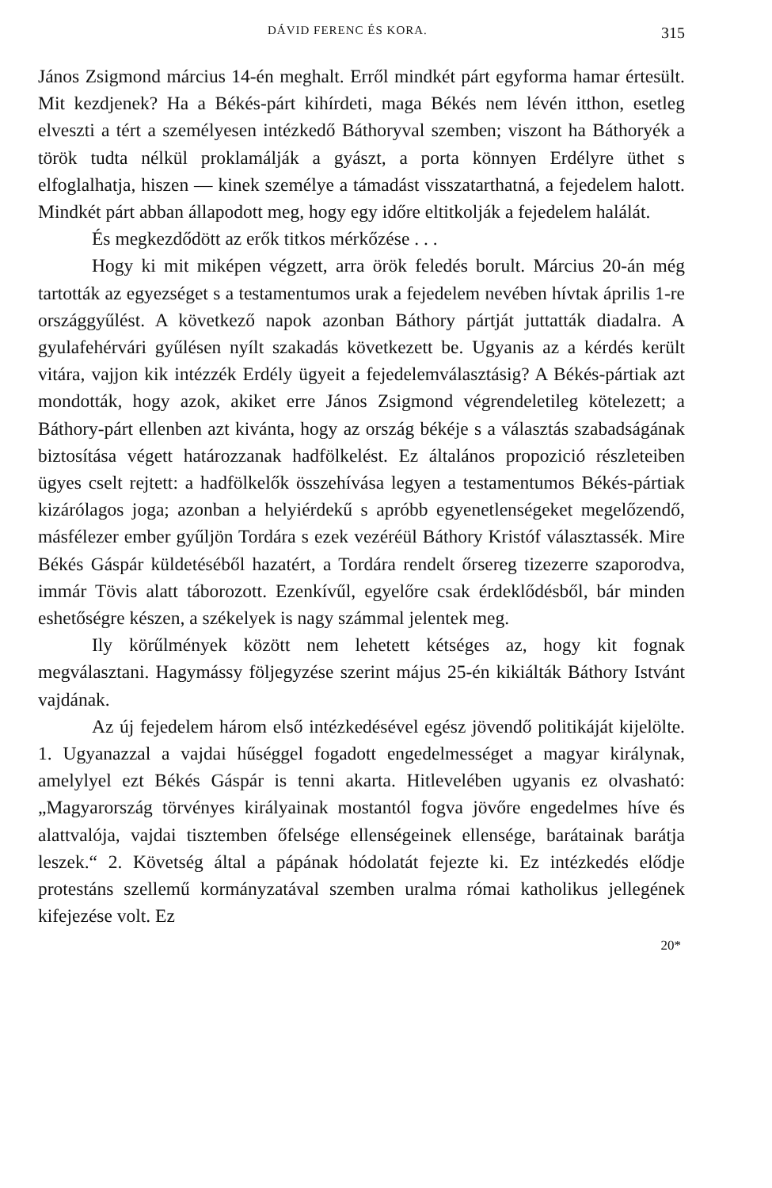DÁVID FERENC ÉS KORA. 315
János Zsigmond március 14-én meghalt. Erről mindkét párt egyforma hamar értesült. Mit kezdjenek? Ha a Békés-párt kihírdeti, maga Békés nem lévén itthon, esetleg elveszti a tért a személyesen intézkedő Báthoryval szemben; viszont ha Báthoryék a török tudta nélkül proklamálják a gyászt, a porta könnyen Erdélyre üthet s elfoglalhatja, hiszen — kinek személye a támadást visszatarthatná, a fejedelem halott. Mindkét párt abban állapodott meg, hogy egy időre eltitkolják a fejedelem halálát.
És megkezdődött az erők titkos mérkőzése . . .
Hogy ki mit miképen végzett, arra örök feledés borult. Március 20-án még tartották az egyezséget s a testamentumos urak a fejedelem nevében hívtak április 1-re országgyűlést. A következő napok azonban Báthory pártját juttatták diadalra. A gyulafehérvári gyűlésen nyílt szakadás következett be. Ugyanis az a kérdés került vitára, vajjon kik intézzék Erdély ügyeit a fejedelemválasztásig? A Békés-pártiak azt mondották, hogy azok, akiket erre János Zsigmond végrendeletileg kötelezett; a Báthory-párt ellenben azt kivánta, hogy az ország békéje s a választás szabadságának biztosítása végett határozzanak hadfölkelést. Ez általános propozició részleteiben ügyes cselt rejtett: a hadfölkelők összehívása legyen a testamentumos Békés-pártiak kizárólagos joga; azonban a helyiérdekű s apróbb egyenetlenségeket megelőzendő, másfélezer ember gyűljön Tordára s ezek vezéréül Báthory Kristóf választassék. Mire Békés Gáspár küldetéséből hazatért, a Tordára rendelt őrsereg tizezerre szaporodva, immár Tövis alatt táborozott. Ezenkívűl, egyelőre csak érdeklődésből, bár minden eshetőségre készen, a székelyek is nagy számmal jelentek meg.
Ily körűlmények között nem lehetett kétséges az, hogy kit fognak megválasztani. Hagymássy följegyzése szerint május 25-én kikiálták Báthory Istvánt vajdának.
Az új fejedelem három első intézkedésével egész jövendő politikáját kijelölte. 1. Ugyanazzal a vajdai hűséggel fogadott engedelmességet a magyar királynak, amelylyel ezt Békés Gáspár is tenni akarta. Hitlevelében ugyanis ez olvasható: „Magyarország törvényes királyainak mostantól fogva jövőre engedelmes híve és alattvalója, vajdai tisztemben őfelsége ellenségeinek ellensége, barátainak barátja leszek.“ 2. Követség által a pápának hódolatát fejezte ki. Ez intézkedés elődje protestáns szellemű kormányzatával szemben uralma római katholikus jellegének kifejezése volt. Ez
20*